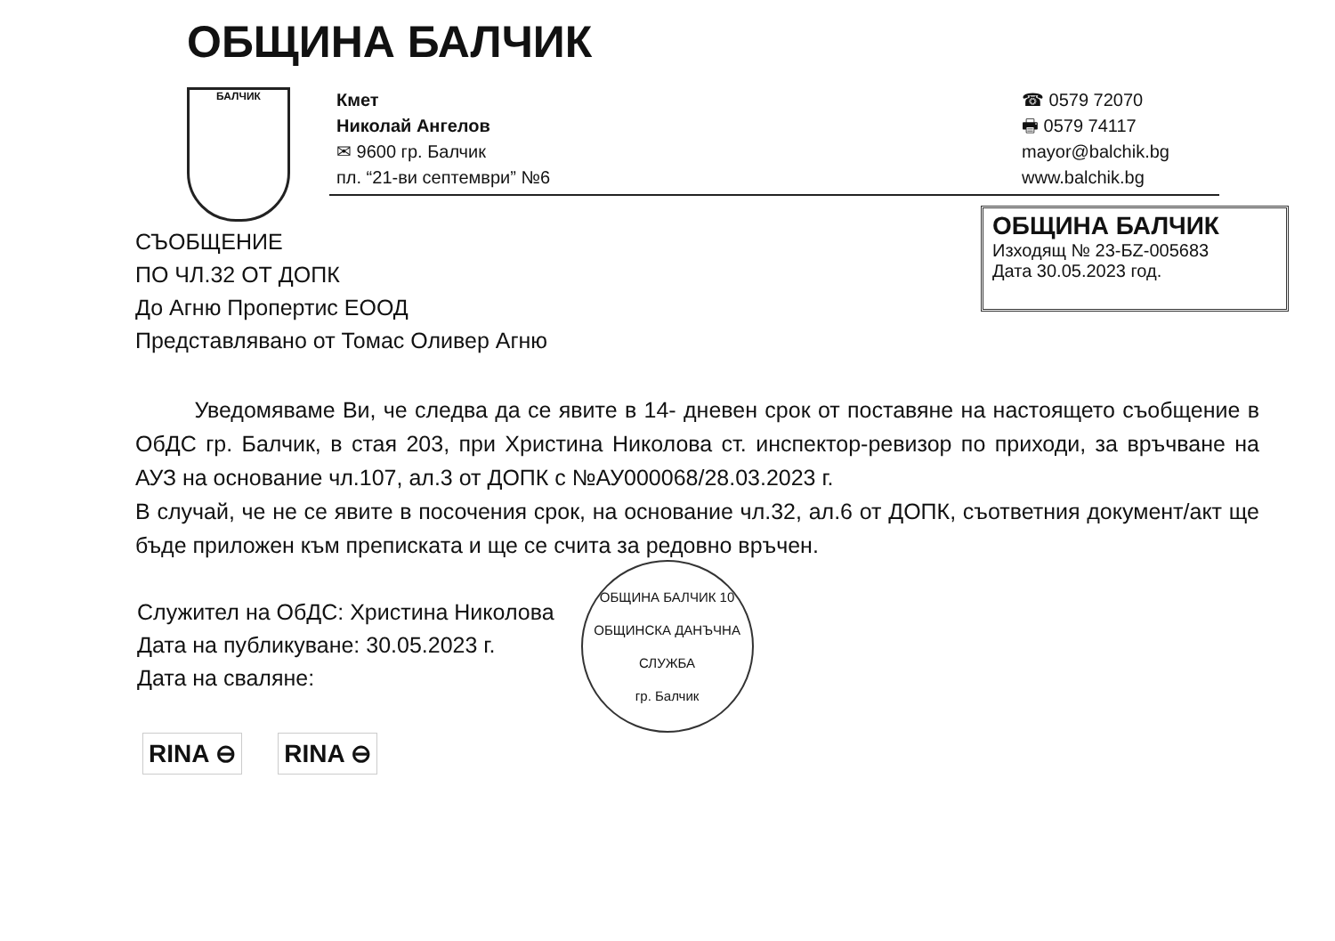ОБЩИНА БАЛЧИК
БАЛЧИК
Кмет
Николай Ангелов
✉ 9600 гр. Балчик
пл. “21-ви септември” №6
☎ 0579 72070
🖶 0579 74117
mayor@balchik.bg
www.balchik.bg
СЪОБЩЕНИЕ
ПО ЧЛ.32 ОТ ДОПК
До Агню Пропертис ЕООД
Представлявано от Томас Оливер Агню
ОБЩИНА БАЛЧИК
Изходящ № 23-БZ-005683
Дата 30.05.2023 год.
Уведомяваме Ви, че следва да се явите в 14- дневен срок от поставяне на настоящето съобщение в ОбДС гр. Балчик, в стая 203, при Христина Николова ст. инспектор-ревизор по приходи, за връчване на АУЗ на основание чл.107, ал.3 от ДОПК с №АУ000068/28.03.2023 г.
В случай, че не се явите в посочения срок, на основание чл.32, ал.6 от ДОПК, съответния документ/акт ще бъде приложен към преписката и ще се счита за редовно връчен.
Служител на ОбДС: Христина Николова
Дата на публикуване: 30.05.2023 г.
Дата на сваляне:
ОБЩИНА БАЛЧИК 10
ОБЩИНСКА ДАНЪЧНА СЛУЖБА
гр. Балчик
RINA ⊖ RINA ⊖